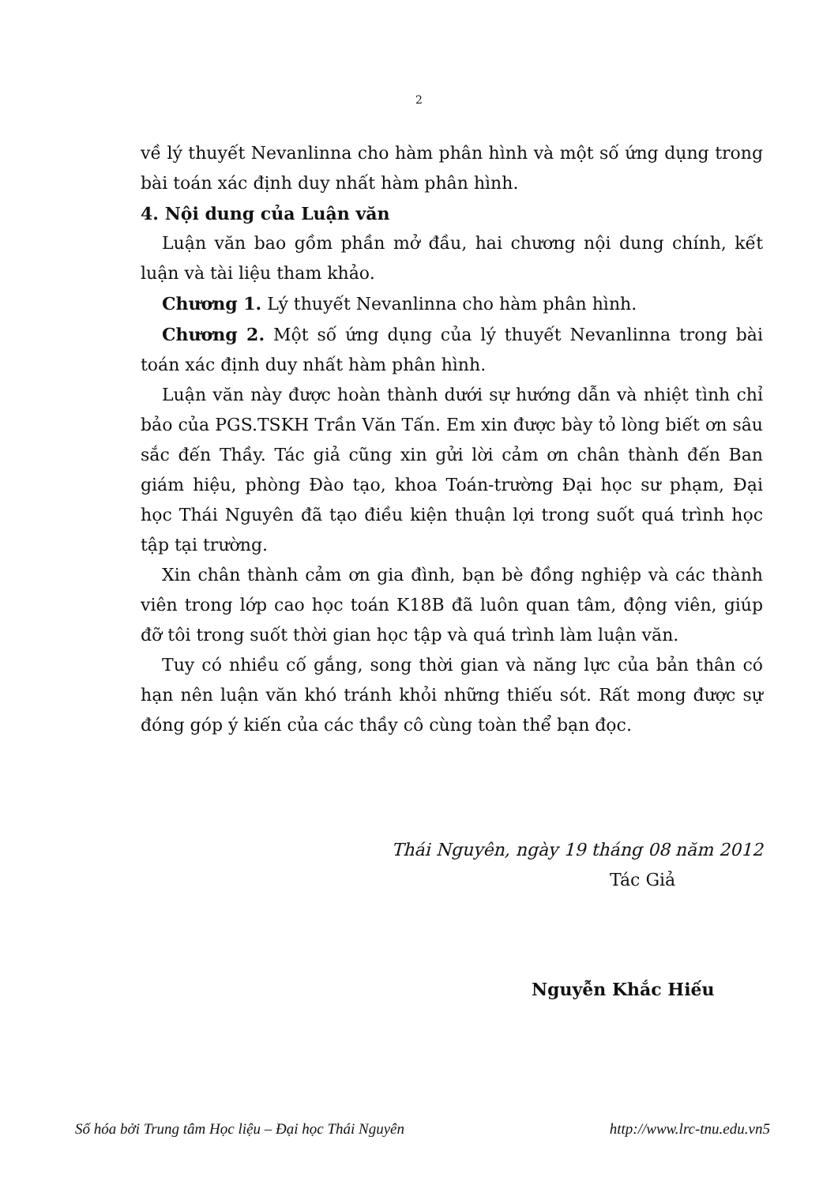2
về lý thuyết Nevanlinna cho hàm phân hình và một số ứng dụng trong bài toán xác định duy nhất hàm phân hình.
4. Nội dung của Luận văn
Luận văn bao gồm phần mở đầu, hai chương nội dung chính, kết luận và tài liệu tham khảo.
Chương 1. Lý thuyết Nevanlinna cho hàm phân hình.
Chương 2. Một số ứng dụng của lý thuyết Nevanlinna trong bài toán xác định duy nhất hàm phân hình.
Luận văn này được hoàn thành dưới sự hướng dẫn và nhiệt tình chỉ bảo của PGS.TSKH Trần Văn Tấn. Em xin được bày tỏ lòng biết ơn sâu sắc đến Thầy. Tác giả cũng xin gửi lời cảm ơn chân thành đến Ban giám hiệu, phòng Đào tạo, khoa Toán-trường Đại học sư phạm, Đại học Thái Nguyên đã tạo điều kiện thuận lợi trong suốt quá trình học tập tại trường.
Xin chân thành cảm ơn gia đình, bạn bè đồng nghiệp và các thành viên trong lớp cao học toán K18B đã luôn quan tâm, động viên, giúp đỡ tôi trong suốt thời gian học tập và quá trình làm luận văn.
Tuy có nhiều cố gắng, song thời gian và năng lực của bản thân có hạn nên luận văn khó tránh khỏi những thiếu sót. Rất mong được sự đóng góp ý kiến của các thầy cô cùng toàn thể bạn đọc.
Thái Nguyên, ngày 19 tháng 08 năm 2012
Tác Giả
Nguyễn Khắc Hiếu
Số hóa bởi Trung tâm Học liệu – Đại học Thái Nguyên http://www.lrc-tnu.edu.vn5